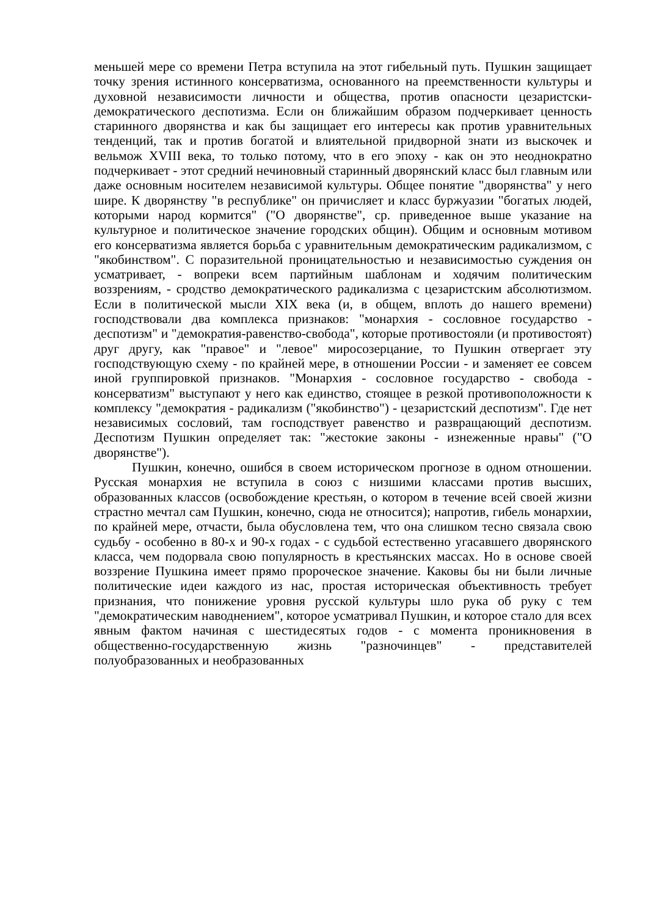меньшей мере со времени Петра вступила на этот гибельный путь. Пушкин защищает точку зрения истинного консерватизма, основанного на преемственности культуры и духовной независимости личности и общества, против опасности цезаристски-демократического деспотизма. Если он ближайшим образом подчеркивает ценность старинного дворянства и как бы защищает его интересы как против уравнительных тенденций, так и против богатой и влиятельной придворной знати из выскочек и вельмож XVIII века, то только потому, что в его эпоху - как он это неоднократно подчеркивает - этот средний нечиновный старинный дворянский класс был главным или даже основным носителем независимой культуры. Общее понятие "дворянства" у него шире. К дворянству "в республике" он причисляет и класс буржуазии "богатых людей, которыми народ кормится" ("О дворянстве", ср. приведенное выше указание на культурное и политическое значение городских общин). Общим и основным мотивом его консерватизма является борьба с уравнительным демократическим радикализмом, с "якобинством". С поразительной проницательностью и независимостью суждения он усматривает, - вопреки всем партийным шаблонам и ходячим политическим воззрениям, - сродство демократического радикализма с цезаристским абсолютизмом. Если в политической мысли XIX века (и, в общем, вплоть до нашего времени) господствовали два комплекса признаков: "монархия - сословное государство - деспотизм" и "демократия-равенство-свобода", которые противостояли (и противостоят) друг другу, как "правое" и "левое" миросозерцание, то Пушкин отвергает эту господствующую схему - по крайней мере, в отношении России - и заменяет ее совсем иной группировкой признаков. "Монархия - сословное государство - свобода - консерватизм" выступают у него как единство, стоящее в резкой противоположности к комплексу "демократия - радикализм ("якобинство") - цезаристский деспотизм". Где нет независимых сословий, там господствует равенство и развращающий деспотизм. Деспотизм Пушкин определяет так: "жестокие законы - изнеженные нравы" ("О дворянстве").
Пушкин, конечно, ошибся в своем историческом прогнозе в одном отношении. Русская монархия не вступила в союз с низшими классами против высших, образованных классов (освобождение крестьян, о котором в течение всей своей жизни страстно мечтал сам Пушкин, конечно, сюда не относится); напротив, гибель монархии, по крайней мере, отчасти, была обусловлена тем, что она слишком тесно связала свою судьбу - особенно в 80-х и 90-х годах - с судьбой естественно угасавшего дворянского класса, чем подорвала свою популярность в крестьянских массах. Но в основе своей воззрение Пушкина имеет прямо пророческое значение. Каковы бы ни были личные политические идеи каждого из нас, простая историческая объективность требует признания, что понижение уровня русской культуры шло рука об руку с тем "демократическим наводнением", которое усматривал Пушкин, и которое стало для всех явным фактом начиная с шестидесятых годов - с момента проникновения в общественно-государственную жизнь "разночинцев" - представителей полуобразованных и необразованных